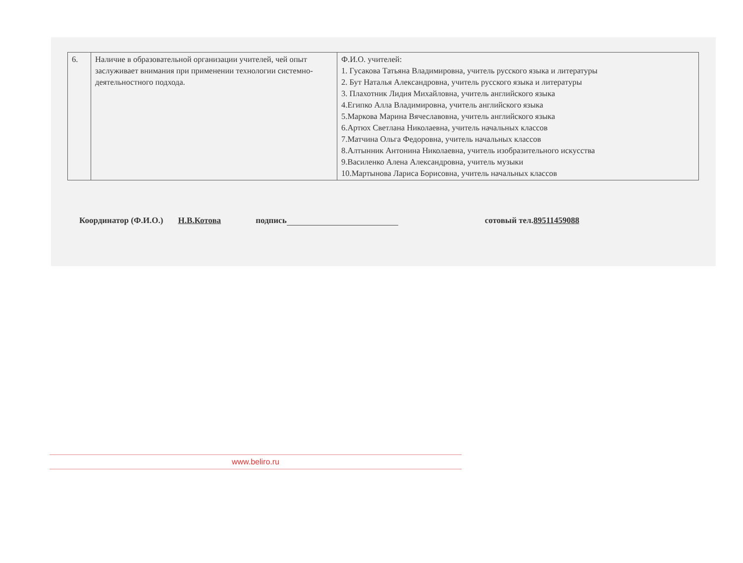| 6. | Наличие в образовательной организации учителей, чей опыт заслуживает внимания при применении технологии системно-деятельностного подхода. | Ф.И.О. учителей: 1. Гусакова Татьяна Владимировна, учитель русского языка и литературы 2. Бут Наталья Александровна, учитель русского языка и литературы 3. Плахотник Лидия Михайловна, учитель английского языка 4.Египко Алла Владимировна, учитель английского языка 5.Маркова Марина Вячеславовна, учитель английского языка 6.Артюх Светлана Николаевна, учитель начальных классов 7.Матчина Ольга Федоровна, учитель начальных классов 8.Алтынник Антонина Николаевна, учитель изобразительного искусства 9.Василенко Алена Александровна, учитель музыки 10.Мартынова Лариса Борисовна, учитель начальных классов |
Координатор (Ф.И.О.) Н.В.Котова подпись сотовый тел.89511459088
www.beliro.ru